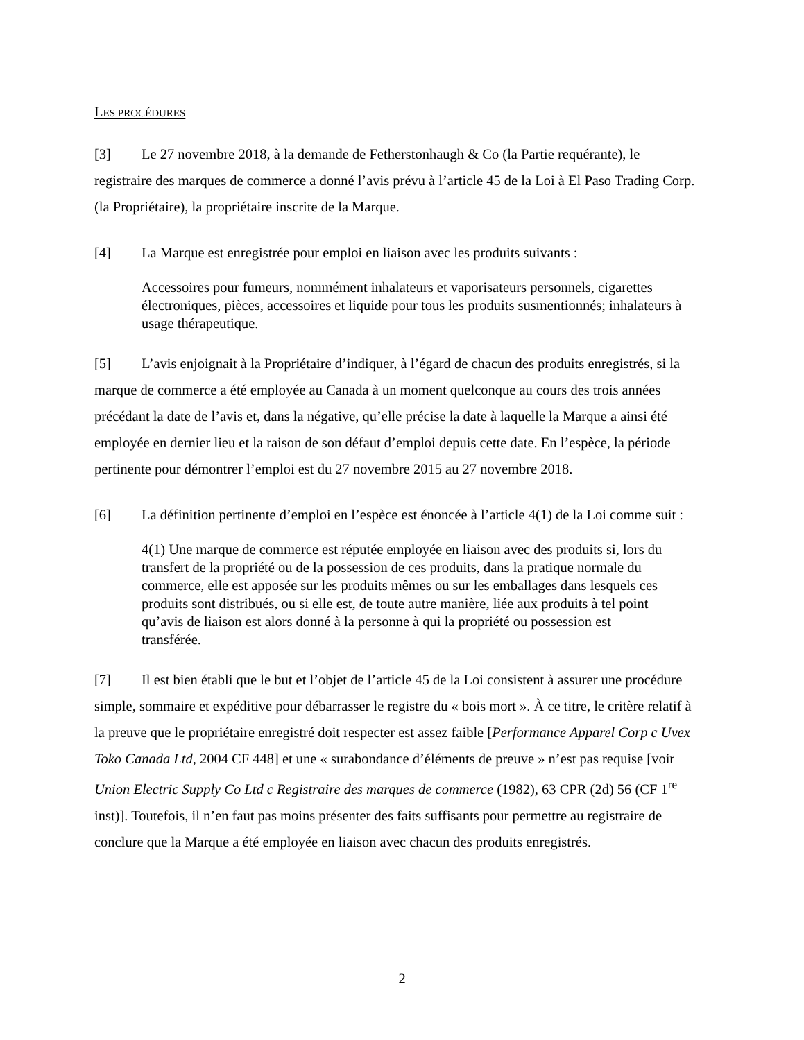LES PROCÉDURES
[3] Le 27 novembre 2018, à la demande de Fetherstonhaugh & Co (la Partie requérante), le registraire des marques de commerce a donné l’avis prévu à l’article 45 de la Loi à El Paso Trading Corp. (la Propriétaire), la propriétaire inscrite de la Marque.
[4] La Marque est enregistrée pour emploi en liaison avec les produits suivants :
Accessoires pour fumeurs, nommément inhalateurs et vaporisateurs personnels, cigarettes électroniques, pièces, accessoires et liquide pour tous les produits susmentionnés; inhalateurs à usage thérapeutique.
[5] L’avis enjoignait à la Propriétaire d’indiquer, à l’égard de chacun des produits enregistrés, si la marque de commerce a été employée au Canada à un moment quelconque au cours des trois années précédant la date de l’avis et, dans la négative, qu’elle précise la date à laquelle la Marque a ainsi été employée en dernier lieu et la raison de son défaut d’emploi depuis cette date. En l’espèce, la période pertinente pour démontrer l’emploi est du 27 novembre 2015 au 27 novembre 2018.
[6] La définition pertinente d’emploi en l’espèce est énoncée à l’article 4(1) de la Loi comme suit :
4(1) Une marque de commerce est réputée employée en liaison avec des produits si, lors du transfert de la propriété ou de la possession de ces produits, dans la pratique normale du commerce, elle est apposée sur les produits mêmes ou sur les emballages dans lesquels ces produits sont distribués, ou si elle est, de toute autre manière, liée aux produits à tel point qu’avis de liaison est alors donné à la personne à qui la propriété ou possession est transférée.
[7] Il est bien établi que le but et l’objet de l’article 45 de la Loi consistent à assurer une procédure simple, sommaire et expéditive pour débarrasser le registre du « bois mort ». À ce titre, le critère relatif à la preuve que le propriétaire enregistré doit respecter est assez faible [Performance Apparel Corp c Uvex Toko Canada Ltd, 2004 CF 448] et une « surabondance d’éléments de preuve » n’est pas requise [voir Union Electric Supply Co Ltd c Registraire des marques de commerce (1982), 63 CPR (2d) 56 (CF 1<sup>re</sup> inst)]. Toutefois, il n’en faut pas moins présenter des faits suffisants pour permettre au registraire de conclure que la Marque a été employée en liaison avec chacun des produits enregistrés.
2